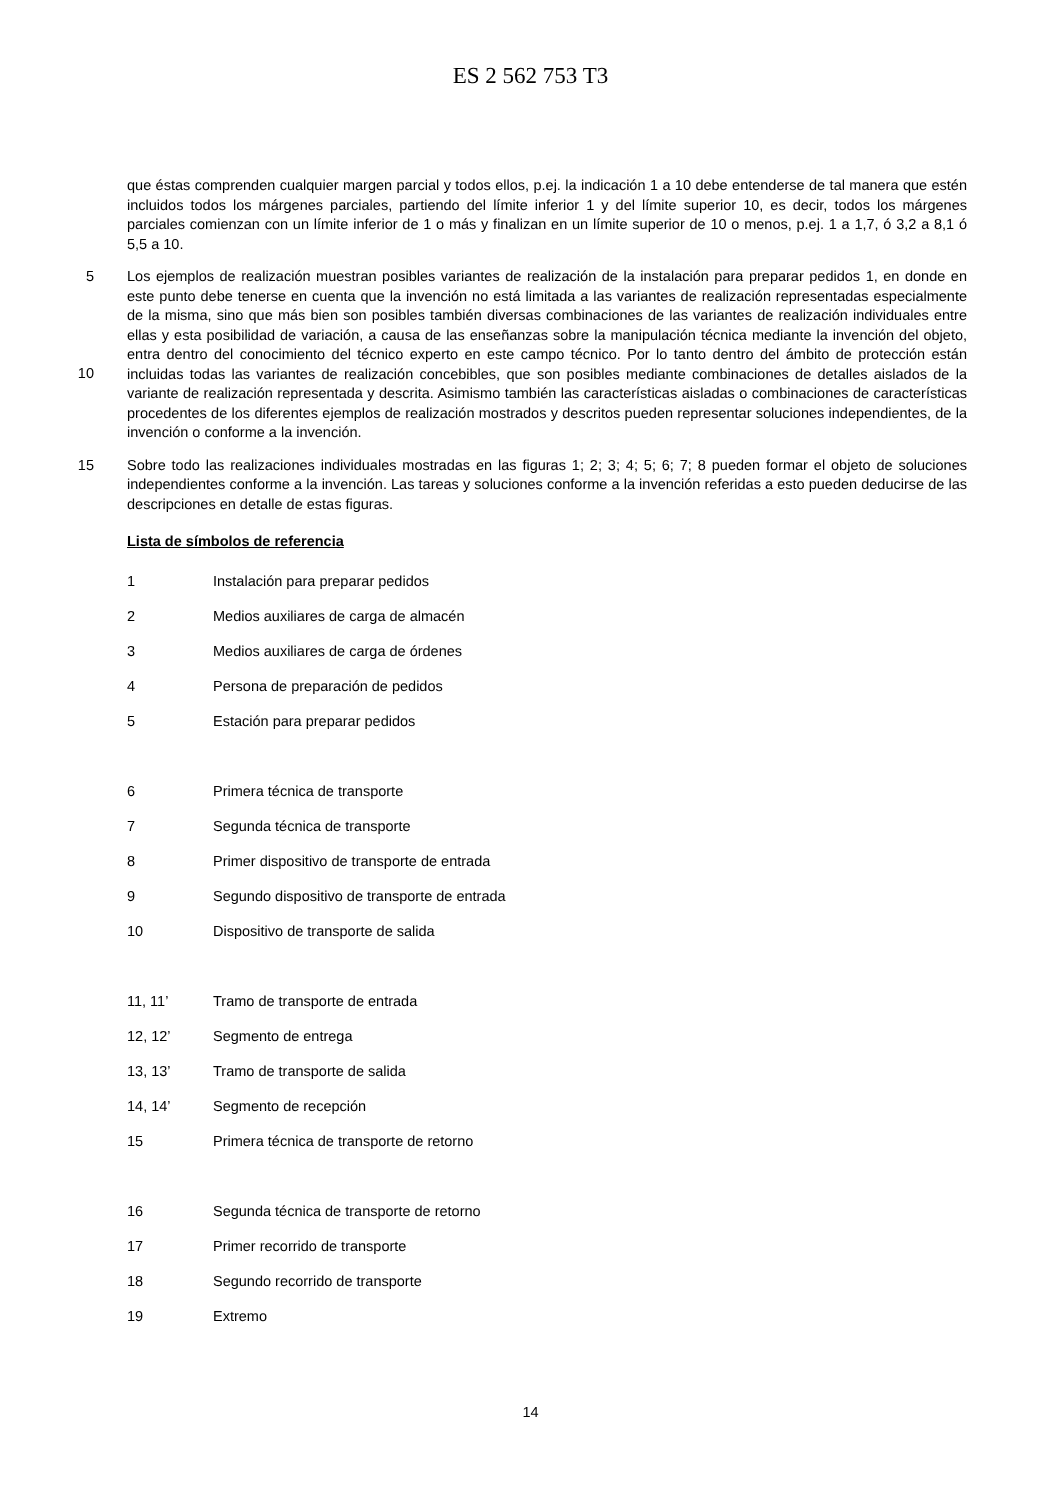ES 2 562 753 T3
que éstas comprenden cualquier margen parcial y todos ellos, p.ej. la indicación 1 a 10 debe entenderse de tal manera que estén incluidos todos los márgenes parciales, partiendo del límite inferior 1 y del límite superior 10, es decir, todos los márgenes parciales comienzan con un límite inferior de 1 o más y finalizan en un límite superior de 10 o menos, p.ej. 1 a 1,7, ó 3,2 a 8,1 ó 5,5 a 10.
5
10
Los ejemplos de realización muestran posibles variantes de realización de la instalación para preparar pedidos 1, en donde en este punto debe tenerse en cuenta que la invención no está limitada a las variantes de realización representadas especialmente de la misma, sino que más bien son posibles también diversas combinaciones de las variantes de realización individuales entre ellas y esta posibilidad de variación, a causa de las enseñanzas sobre la manipulación técnica mediante la invención del objeto, entra dentro del conocimiento del técnico experto en este campo técnico. Por lo tanto dentro del ámbito de protección están incluidas todas las variantes de realización concebibles, que son posibles mediante combinaciones de detalles aislados de la variante de realización representada y descrita. Asimismo también las características aisladas o combinaciones de características procedentes de los diferentes ejemplos de realización mostrados y descritos pueden representar soluciones independientes, de la invención o conforme a la invención.
15
Sobre todo las realizaciones individuales mostradas en las figuras 1; 2; 3; 4; 5; 6; 7; 8 pueden formar el objeto de soluciones independientes conforme a la invención. Las tareas y soluciones conforme a la invención referidas a esto pueden deducirse de las descripciones en detalle de estas figuras.
Lista de símbolos de referencia
| 1 | Instalación para preparar pedidos |
| 2 | Medios auxiliares de carga de almacén |
| 3 | Medios auxiliares de carga de órdenes |
| 4 | Persona de preparación de pedidos |
| 5 | Estación para preparar pedidos |
| 6 | Primera técnica de transporte |
| 7 | Segunda técnica de transporte |
| 8 | Primer dispositivo de transporte de entrada |
| 9 | Segundo dispositivo de transporte de entrada |
| 10 | Dispositivo de transporte de salida |
| 11, 11’ | Tramo de transporte de entrada |
| 12, 12’ | Segmento de entrega |
| 13, 13’ | Tramo de transporte de salida |
| 14, 14’ | Segmento de recepción |
| 15 | Primera técnica de transporte de retorno |
| 16 | Segunda técnica de transporte de retorno |
| 17 | Primer recorrido de transporte |
| 18 | Segundo recorrido de transporte |
| 19 | Extremo |
14